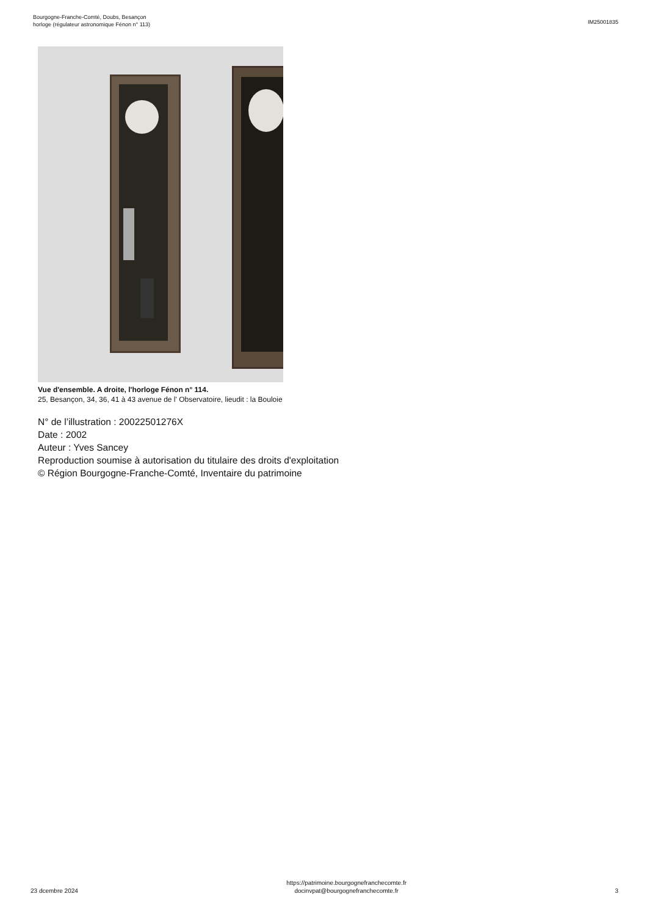Bourgogne-Franche-Comté, Doubs, Besançon
horloge (régulateur astronomique Fénon n° 113)
IM25001835
Vue d'ensemble. A droite, l'horloge Fénon n° 114.
25, Besançon, 34, 36, 41 à 43 avenue de l' Observatoire, lieudit : la Bouloie
N° de l’illustration : 20022501276X
Date : 2002
Auteur : Yves Sancey
Reproduction soumise à autorisation du titulaire des droits d'exploitation
© Région Bourgogne-Franche-Comté, Inventaire du patrimoine
23 dcembre 2024
https://patrimoine.bourgognefranchecomte.fr
docinvpat@bourgognefranchecomte.fr
3